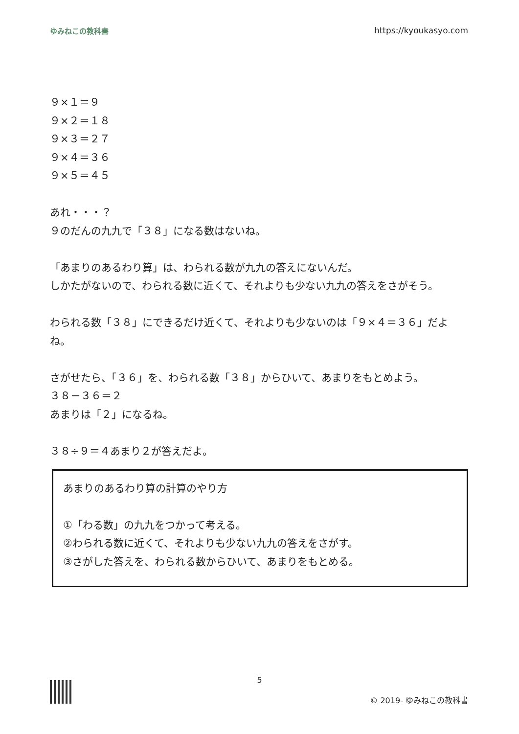ゆみねこの教科書 https://kyoukasyo.com
９×１＝９
９×２＝１８
９×３＝２７
９×４＝３６
９×５＝４５
あれ・・・？
９のだんの九九で「３８」になる数はないね。
「あまりのあるわり算」は、わられる数が九九の答えにないんだ。
しかたがないので、わられる数に近くて、それよりも少ない九九の答えをさがそう。
わられる数「３８」にできるだけ近くて、それよりも少ないのは「９×４＝３６」だよね。
さがせたら、「３６」を、わられる数「３８」からひいて、あまりをもとめよう。
３８－３６＝２
あまりは「２」になるね。
３８÷９＝４あまり２が答えだよ。
あまりのあるわり算の計算のやり方
①「わる数」の九九をつかって考える。
②わられる数に近くて、それよりも少ない九九の答えをさがす。
③さがした答えを、わられる数からひいて、あまりをもとめる。
5
© 2019- ゆみねこの教科書